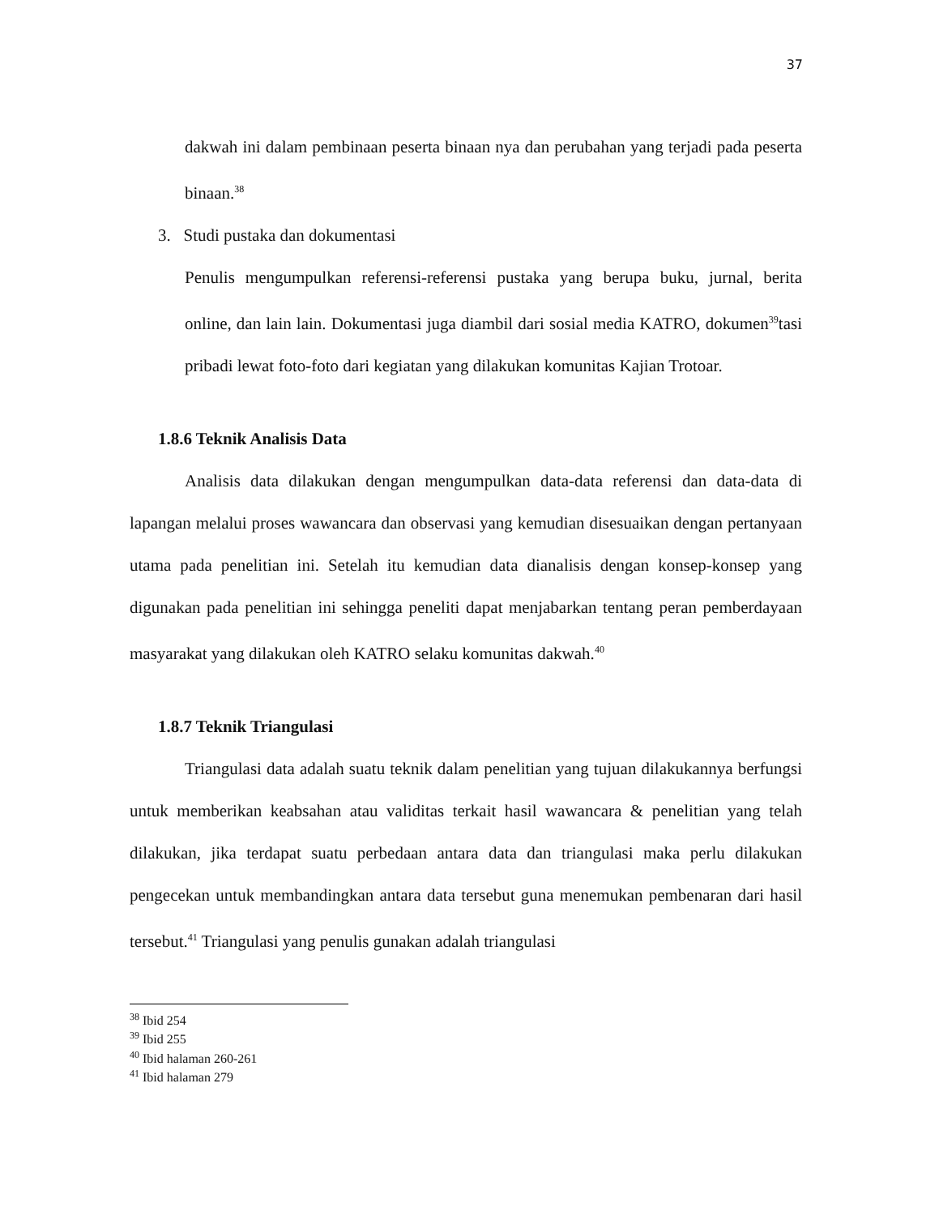37
dakwah ini dalam pembinaan peserta binaan nya dan perubahan yang terjadi pada peserta binaan.<sup>38</sup>
3. Studi pustaka dan dokumentasi
Penulis mengumpulkan referensi-referensi pustaka yang berupa buku, jurnal, berita online, dan lain lain. Dokumentasi juga diambil dari sosial media KATRO, dokumen<sup>39</sup>tasi pribadi lewat foto-foto dari kegiatan yang dilakukan komunitas Kajian Trotoar.
1.8.6 Teknik Analisis Data
Analisis data dilakukan dengan mengumpulkan data-data referensi dan data-data di lapangan melalui proses wawancara dan observasi yang kemudian disesuaikan dengan pertanyaan utama pada penelitian ini. Setelah itu kemudian data dianalisis dengan konsep-konsep yang digunakan pada penelitian ini sehingga peneliti dapat menjabarkan tentang peran pemberdayaan masyarakat yang dilakukan oleh KATRO selaku komunitas dakwah.<sup>40</sup>
1.8.7 Teknik Triangulasi
Triangulasi data adalah suatu teknik dalam penelitian yang tujuan dilakukannya berfungsi untuk memberikan keabsahan atau validitas terkait hasil wawancara & penelitian yang telah dilakukan, jika terdapat suatu perbedaan antara data dan triangulasi maka perlu dilakukan pengecekan untuk membandingkan antara data tersebut guna menemukan pembenaran dari hasil tersebut.<sup>41</sup> Triangulasi yang penulis gunakan adalah triangulasi
<sup>38</sup> Ibid 254
<sup>39</sup> Ibid 255
<sup>40</sup> Ibid halaman 260-261
<sup>41</sup> Ibid halaman 279